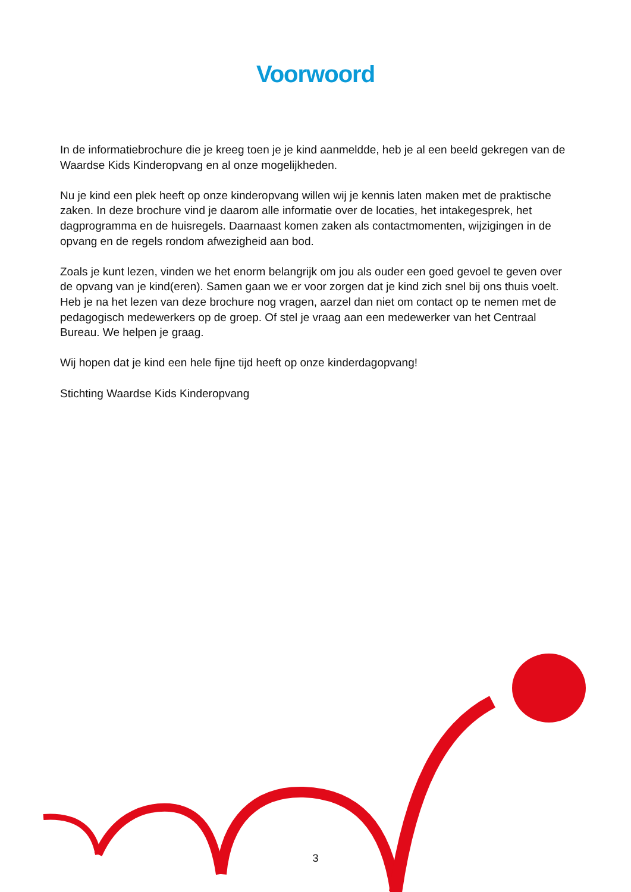Voorwoord
In de informatiebrochure die je kreeg toen je je kind aanmeldde, heb je al een beeld gekregen van de Waardse Kids Kinderopvang en al onze mogelijkheden.
Nu je kind een plek heeft op onze kinderopvang willen wij je kennis laten maken met de praktische zaken. In deze brochure vind je daarom alle informatie over de locaties, het intakegesprek, het dagprogramma en de huisregels. Daarnaast komen zaken als contactmomenten, wijzigingen in de opvang en de regels rondom afwezigheid aan bod.
Zoals je kunt lezen, vinden we het enorm belangrijk om jou als ouder een goed gevoel te geven over de opvang van je kind(eren). Samen gaan we er voor zorgen dat je kind zich snel bij ons thuis voelt. Heb je na het lezen van deze brochure nog vragen, aarzel dan niet om contact op te nemen met de pedagogisch medewerkers op de groep. Of stel je vraag aan een medewerker van het Centraal Bureau. We helpen je graag.
Wij hopen dat je kind een hele fijne tijd heeft op onze kinderdagopvang!
Stichting Waardse Kids Kinderopvang
3